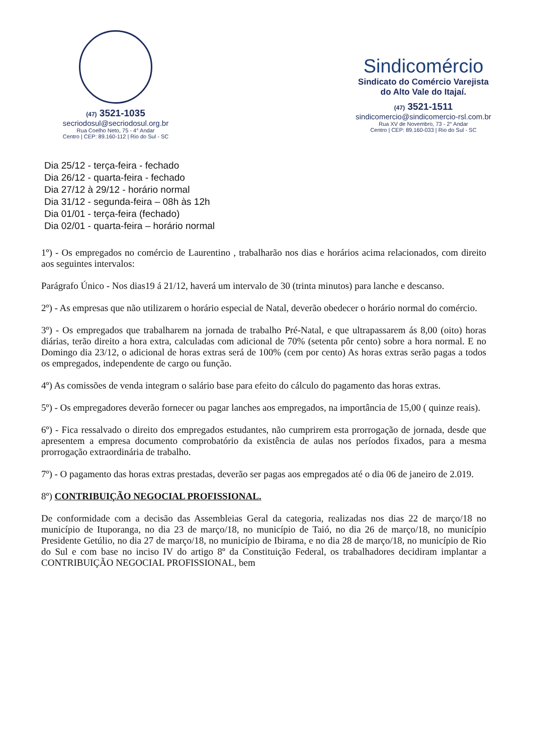(47) 3521-1035
secriodosul@secriodosul.org.br
Rua Coelho Neto, 75 - 4° Andar
Centro | CEP: 89.160-112 | Rio do Sul - SC
Sindicomércio
Sindicato do Comércio Varejista
do Alto Vale do Itajaí.
(47) 3521-1511
sindicomercio@sindicomercio-rsl.com.br
Rua XV de Novembro, 73 - 2° Andar
Centro | CEP: 89.160-033 | Rio do Sul - SC
Dia 25/12 - terça-feira - fechado
Dia 26/12 - quarta-feira - fechado
Dia 27/12 à 29/12 - horário normal
Dia 31/12 - segunda-feira – 08h às 12h
Dia 01/01 - terça-feira (fechado)
Dia 02/01 - quarta-feira – horário normal
1º) - Os empregados no comércio de Laurentino , trabalharão nos dias e horários acima relacionados, com direito aos seguintes intervalos:
Parágrafo Único - Nos dias19 á 21/12, haverá um intervalo de 30 (trinta minutos) para lanche e descanso.
2º) - As empresas que não utilizarem o horário especial de Natal, deverão obedecer o horário normal do comércio.
3º) - Os empregados que trabalharem na jornada de trabalho Pré-Natal, e que ultrapassarem ás 8,00 (oito) horas diárias, terão direito a hora extra, calculadas com adicional de 70% (setenta pôr cento) sobre a hora normal. E no Domingo dia 23/12, o adicional de horas extras será de 100% (cem por cento) As horas extras serão pagas a todos os empregados, independente de cargo ou função.
4º) As comissões de venda integram o salário base para efeito do cálculo do pagamento das horas extras.
5º) - Os empregadores deverão fornecer ou pagar lanches aos empregados, na importância de 15,00 ( quinze reais).
6º) - Fica ressalvado o direito dos empregados estudantes, não cumprirem esta prorrogação de jornada, desde que apresentem a empresa documento comprobatório da existência de aulas nos períodos fixados, para a mesma prorrogação extraordinária de trabalho.
7º) - O pagamento das horas extras prestadas, deverão ser pagas aos empregados até o dia 06 de janeiro de 2.019.
8º) CONTRIBUIÇÃO NEGOCIAL PROFISSIONAL.
De conformidade com a decisão das Assembleias Geral da categoria, realizadas nos dias 22 de março/18 no município de Ituporanga, no dia 23 de março/18, no município de Taió, no dia 26 de março/18, no município Presidente Getúlio, no dia 27 de março/18, no município de Ibirama, e no dia 28 de março/18, no município de Rio do Sul e com base no inciso IV do artigo 8º da Constituição Federal, os trabalhadores decidiram implantar a CONTRIBUIÇÃO NEGOCIAL PROFISSIONAL, bem